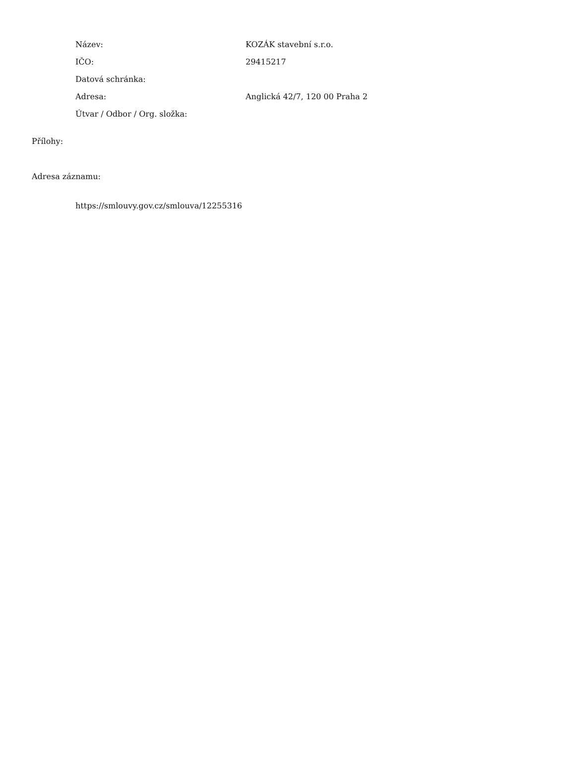| Název: | KOZÁK stavební s.r.o. |
| IČO: | 29415217 |
| Datová schránka: | |
| Adresa: | Anglická 42/7, 120 00 Praha 2 |
| Útvar / Odbor / Org. složka: | |
Přílohy:
Adresa záznamu:
https://smlouvy.gov.cz/smlouva/12255316